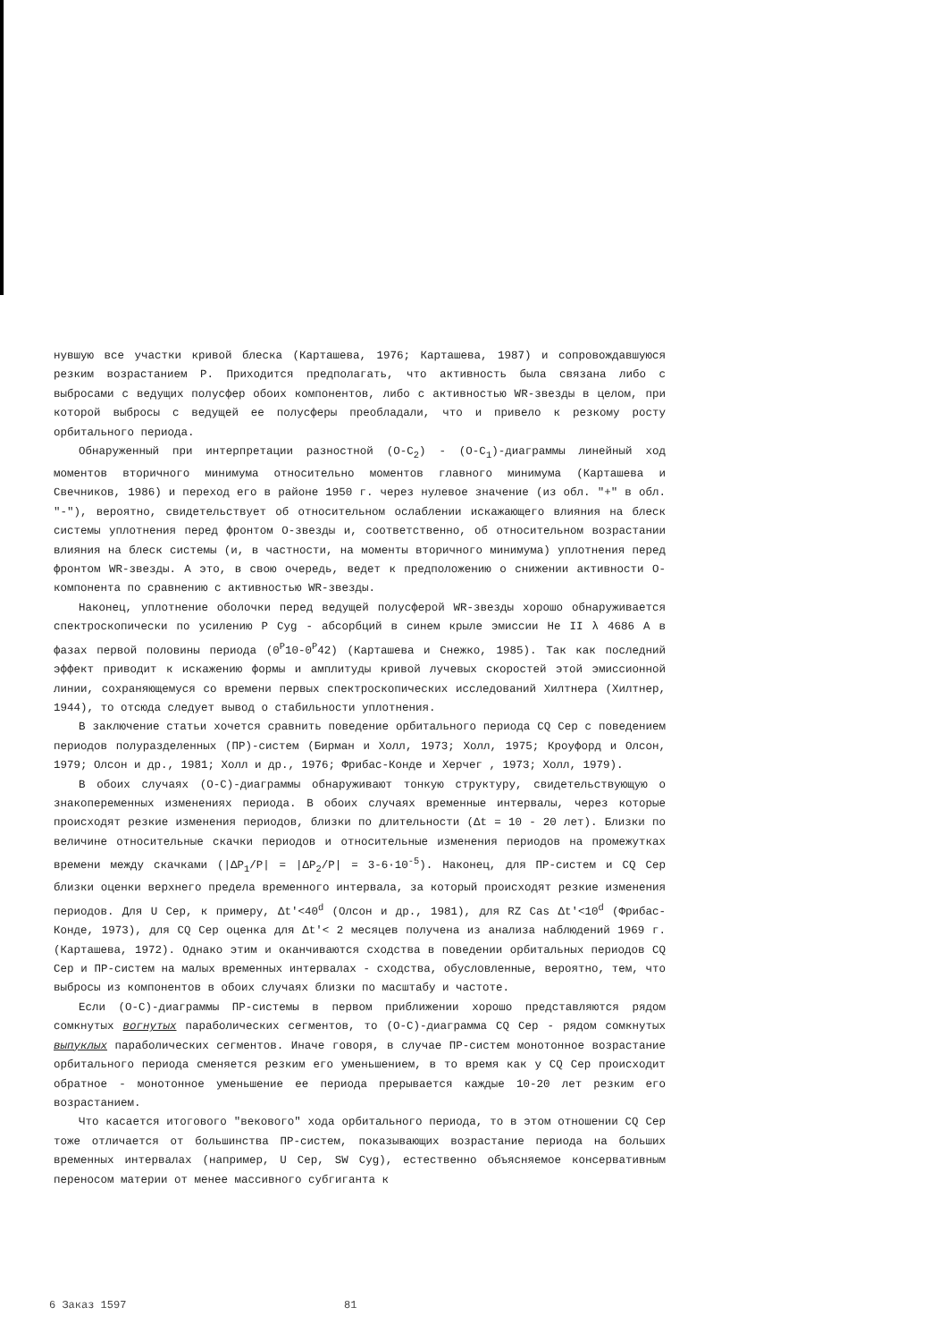нувшую все участки кривой блеска (Карташева, 1976; Карташева, 1987) и сопровождавшуюся резким возрастанием P. Приходится предполагать, что активность была связана либо с выбросами с ведущих полусфер обоих компонентов, либо с активностью WR-звезды в целом, при которой выбросы с ведущей ее полусферы преобладали, что и привело к резкому росту орбитального периода.
Обнаруженный при интерпретации разностной (O-C<sub>2</sub>) - (O-C<sub>1</sub>)-диаграммы линейный ход моментов вторичного минимума относительно моментов главного минимума (Карташева и Свечников, 1986) и переход его в районе 1950 г. через нулевое значение (из обл. "+" в обл. "-"), вероятно, свидетельствует об относительном ослаблении искажающего влияния на блеск системы уплотнения перед фронтом O-звезды и, соответственно, об относительном возрастании влияния на блеск системы (и, в частности, на моменты вторичного минимума) уплотнения перед фронтом WR-звезды. А это, в свою очередь, ведет к предположению о снижении активности O-компонента по сравнению с активностью WR-звезды.
Наконец, уплотнение оболочки перед ведущей полусферой WR-звезды хорошо обнаруживается спектроскопически по усилению P Cyg - абсорбций в синем крыле эмиссии He II λ 4686 A в фазах первой половины периода (0<sup>P</sup>10-0<sup>P</sup>42) (Карташева и Снежко, 1985). Так как последний эффект приводит к искажению формы и амплитуды кривой лучевых скоростей этой эмиссионной линии, сохраняющемуся со времени первых спектроскопических исследований Хилтнера (Хилтнер, 1944), то отсюда следует вывод о стабильности уплотнения.
В заключение статьи хочется сравнить поведение орбитального периода CQ Cep с поведением периодов полуразделенных (ПР)-систем (Бирман и Холл, 1973; Холл, 1975; Кроуфорд и Олсон, 1979; Олсон и др., 1981; Холл и др., 1976; Фрибас-Конде и Херчег , 1973; Холл, 1979).
В обоих случаях (O-C)-диаграммы обнаруживают тонкую структуру, свидетельствующую о знакопеременных изменениях периода. В обоих случаях временные интервалы, через которые происходят резкие изменения периодов, близки по длительности (Δt = 10 - 20 лет). Близки по величине относительные скачки периодов и относительные изменения периодов на промежутках времени между скачками (|ΔP<sub>1</sub>/P| = |ΔP<sub>2</sub>/P| = 3-6·10<sup>-5</sup>). Наконец, для ПР-систем и CQ Cep близки оценки верхнего предела временного интервала, за который происходят резкие изменения периодов. Для U Cep, к примеру, Δt′<40<sup>d</sup> (Олсон и др., 1981), для RZ Cas Δt′<10<sup>d</sup> (Фрибас-Конде, 1973), для CQ Cep оценка для Δt′< 2 месяцев получена из анализа наблюдений 1969 г. (Карташева, 1972). Однако этим и оканчиваются сходства в поведении орбитальных периодов CQ Cep и ПР-систем на малых временных интервалах - сходства, обусловленные, вероятно, тем, что выбросы из компонентов в обоих случаях близки по масштабу и частоте.
Если (O-C)-диаграммы ПР-системы в первом приближении хорошо представляются рядом сомкнутых вогнутых параболических сегментов, то (O-C)-диаграмма CQ Cep - рядом сомкнутых выпуклых параболических сегментов. Иначе говоря, в случае ПР-систем монотонное возрастание орбитального периода сменяется резким его уменьшением, в то время как у CQ Cep происходит обратное - монотонное уменьшение ее периода прерывается каждые 10-20 лет резким его возрастанием.
Что касается итогового "векового" хода орбитального периода, то в этом отношении CQ Cep тоже отличается от большинства ПР-систем, показывающих возрастание периода на больших временных интервалах (например, U Cep, SW Cyg), естественно объясняемое консервативным переносом материи от менее массивного субгиганта к
6 Заказ 1597 81